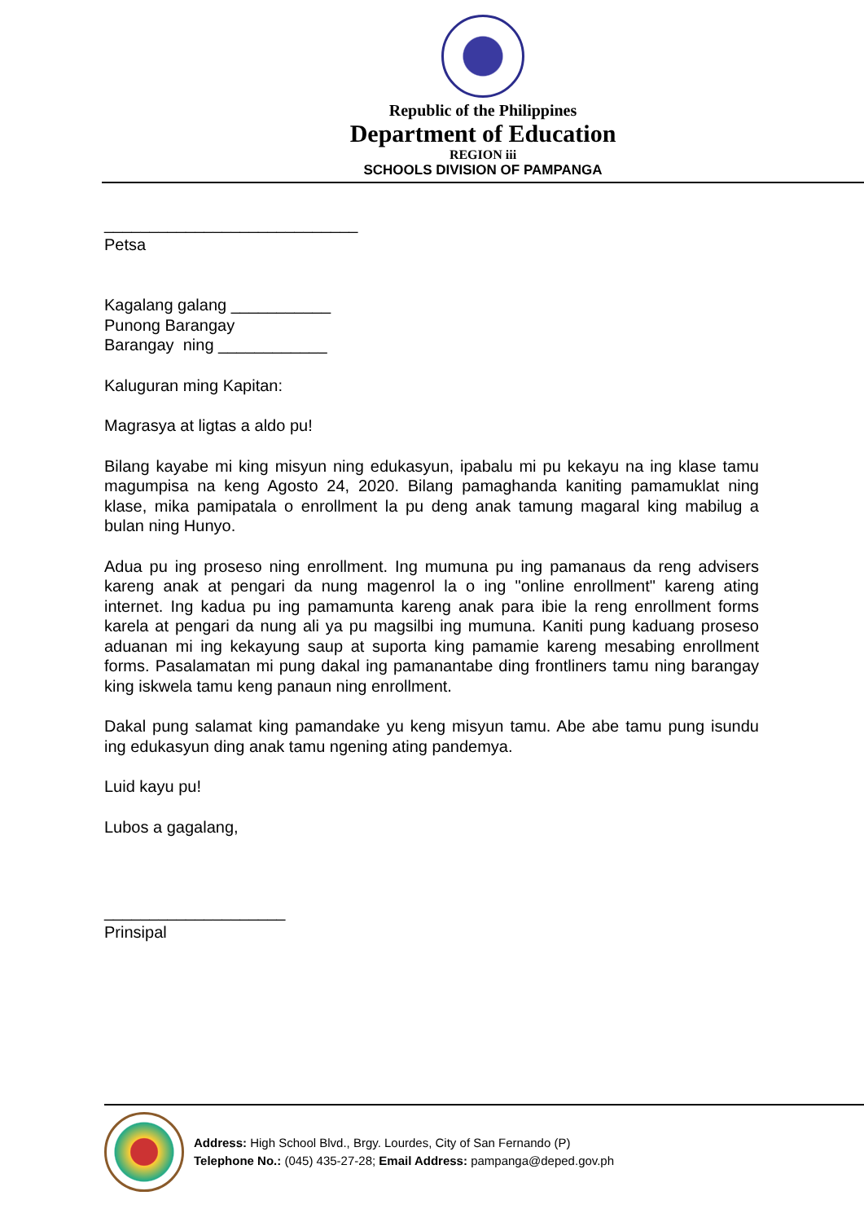Republic of the Philippines
Department of Education
REGION iii
SCHOOLS DIVISION OF PAMPANGA
____________________________
Petsa
Kagalang galang ___________
Punong Barangay
Barangay ning ____________
Kaluguran ming Kapitan:
Magrasya at ligtas a aldo pu!
Bilang kayabe mi king misyun ning edukasyun, ipabalu mi pu kekayu na ing klase tamu magumpisa na keng Agosto 24, 2020. Bilang pamaghanda kaniting pamamuklat ning klase, mika pamipatala o enrollment la pu deng anak tamung magaral king mabilug a bulan ning Hunyo.
Adua pu ing proseso ning enrollment. Ing mumuna pu ing pamanaus da reng advisers kareng anak at pengari da nung magenrol la o ing "online enrollment" kareng ating internet. Ing kadua pu ing pamamunta kareng anak para ibie la reng enrollment forms karela at pengari da nung ali ya pu magsilbi ing mumuna. Kaniti pung kaduang proseso aduanan mi ing kekayung saup at suporta king pamamie kareng mesabing enrollment forms. Pasalamatan mi pung dakal ing pamanantabe ding frontliners tamu ning barangay king iskwela tamu keng panaun ning enrollment.
Dakal pung salamat king pamandake yu keng misyun tamu. Abe abe tamu pung isundu ing edukasyun ding anak tamu ngening ating pandemya.
Luid kayu pu!
Lubos a gagalang,
____________________
Prinsipal
Address: High School Blvd., Brgy. Lourdes, City of San Fernando (P)
Telephone No.: (045) 435-27-28; Email Address: pampanga@deped.gov.ph